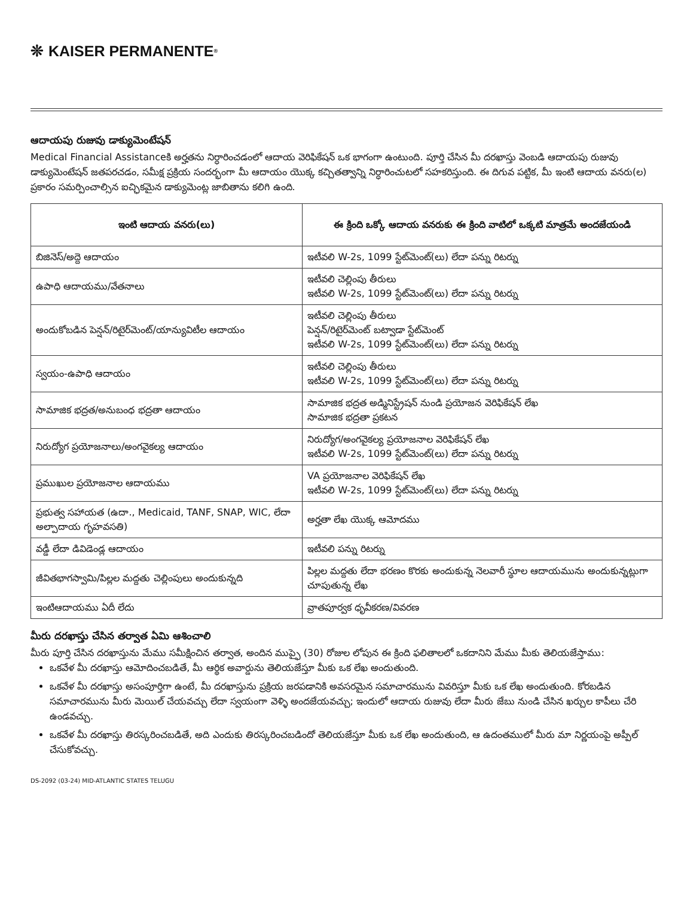❊ KAISER PERMANENTE<sup>®</sup>
ఆదాయపు రుజువు డాక్యుమెంటేషన్
Medical Financial Assistanceకి అర్హతను నిర్ధారించడంలో ఆదాయ వెరిఫికేషన్ ఒక భాగంగా ఉంటుంది. పూర్తి చేసిన మీ దరఖాస్తు వెంబడి ఆదాయపు రుజువు డాక్యుమెంటేషన్ జతపరచడం, సమీక్ష ప్రక్రియ సందర్భంగా మీ ఆదాయం యొక్క కచ్చితత్వాన్ని నిర్ధారించుటలో సహకరిస్తుంది. ఈ దిగువ పట్టిక, మీ ఇంటి ఆదాయ వనరు(ల) ప్రకారం సమర్పించాల్సిన ఐచ్ఛికమైన డాక్యుమెంట్ల జాబితాను కలిగి ఉంది.
| ఇంటి ఆదాయ వనరు(లు) | ఈ క్రింది ఒక్కో ఆదాయ వనరుకు ఈ క్రింది వాటిలో ఒక్కటి మాత్రమే అందజేయండి |
| --- | --- |
| బిజినెస్/అద్దె ఆదాయం | ఇటీవలి W-2s, 1099 స్టేట్‌మెంట్(లు) లేదా పన్ను రిటర్ను |
| ఉపాధి ఆదాయము/వేతనాలు | ఇటీవలి చెల్లింపు తీరులు ఇటీవలి W-2s, 1099 స్టేట్‌మెంట్(లు) లేదా పన్ను రిటర్ను |
| అందుకోబడిన పెన్షన్/రిటైర్‌మెంట్/యాన్యువిటీల ఆదాయం | ఇటీవలి చెల్లింపు తీరులు పెన్షన్/రిటైర్‌మెంట్ బట్వాడా స్టేట్‌మెంట్ ఇటీవలి W-2s, 1099 స్టేట్‌మెంట్(లు) లేదా పన్ను రిటర్ను |
| స్వయం-ఉపాధి ఆదాయం | ఇటీవలి చెల్లింపు తీరులు ఇటీవలి W-2s, 1099 స్టేట్‌మెంట్(లు) లేదా పన్ను రిటర్ను |
| సామాజిక భద్రత/అనుబంధ భద్రతా ఆదాయం | సామాజిక భద్రత అడ్మినిస్ట్రేషన్ నుండి ప్రయోజన వెరిఫికేషన్ లేఖ సామాజిక భద్రతా ప్రకటన |
| నిరుద్యోగ ప్రయోజనాలు/అంగవైకల్య ఆదాయం | నిరుద్యోగ/అంగవైకల్య ప్రయోజనాల వెరిఫికేషన్ లేఖ ఇటీవలి W-2s, 1099 స్టేట్‌మెంట్(లు) లేదా పన్ను రిటర్ను |
| ప్రముఖుల ప్రయోజనాల ఆదాయము | VA ప్రయోజనాల వెరిఫికేషన్ లేఖ ఇటీవలి W-2s, 1099 స్టేట్‌మెంట్(లు) లేదా పన్ను రిటర్ను |
| ప్రభుత్వ సహాయత (ఉదా., Medicaid, TANF, SNAP, WIC, లేదా అల్పాదాయ గృహవసతి) | అర్హతా లేఖ యొక్క ఆమోదము |
| వడ్డీ లేదా డివిడెండ్ల ఆదాయం | ఇటీవలి పన్ను రిటర్ను |
| జీవితభాగస్వామి/పిల్లల మద్దతు చెల్లింపులు అందుకున్నది | పిల్లల మద్దతు లేదా భరణం కొరకు అందుకున్న నెలవారీ స్థూల ఆదాయమును అందుకున్నట్లుగా చూపుతున్న లేఖ |
| ఇంటిఆదాయము ఏదీ లేదు | వ్రాతపూర్వక ధృవీకరణ/వివరణ |
మీరు దరఖాస్తు చేసిన తర్వాత ఏమి ఆశించాలి
మీరు పూర్తి చేసిన దరఖాస్తును మేము సమీక్షించిన తర్వాత, అందిన ముప్ఫై (30) రోజుల లోపున ఈ క్రింది ఫలితాలలో ఒకదానిని మేము మీకు తెలియజేస్తాము:
ఒకవేళ మీ దరఖాస్తు ఆమోదించబడితే, మీ ఆర్థిక అవార్డును తెలియజేస్తూ మీకు ఒక లేఖ అందుతుంది.
ఒకవేళ మీ దరఖాస్తు అసంపూర్తిగా ఉంటే, మీ దరఖాస్తును ప్రక్రియ జరపడానికి అవసరమైన సమాచారమును వివరిస్తూ మీకు ఒక లేఖ అందుతుంది. కోరబడిన సమాచారమును మీరు మెయిల్ చేయవచ్చు లేదా స్వయంగా వెళ్ళి అందజేయవచ్చు; ఇందులో ఆదాయ రుజువు లేదా మీరు జేబు నుండి చేసిన ఖర్చుల కాపీలు చేరి ఉండవచ్చు.
ఒకవేళ మీ దరఖాస్తు తిరస్కరించబడితే, అది ఎందుకు తిరస్కరించబడిందో తెలియజేస్తూ మీకు ఒక లేఖ అందుతుంది, ఆ ఉదంతములో మీరు మా నిర్ణయంపై అప్పీల్ చేసుకోవచ్చు.
DS-2092 (03-24) MID-ATLANTIC STATES TELUGU